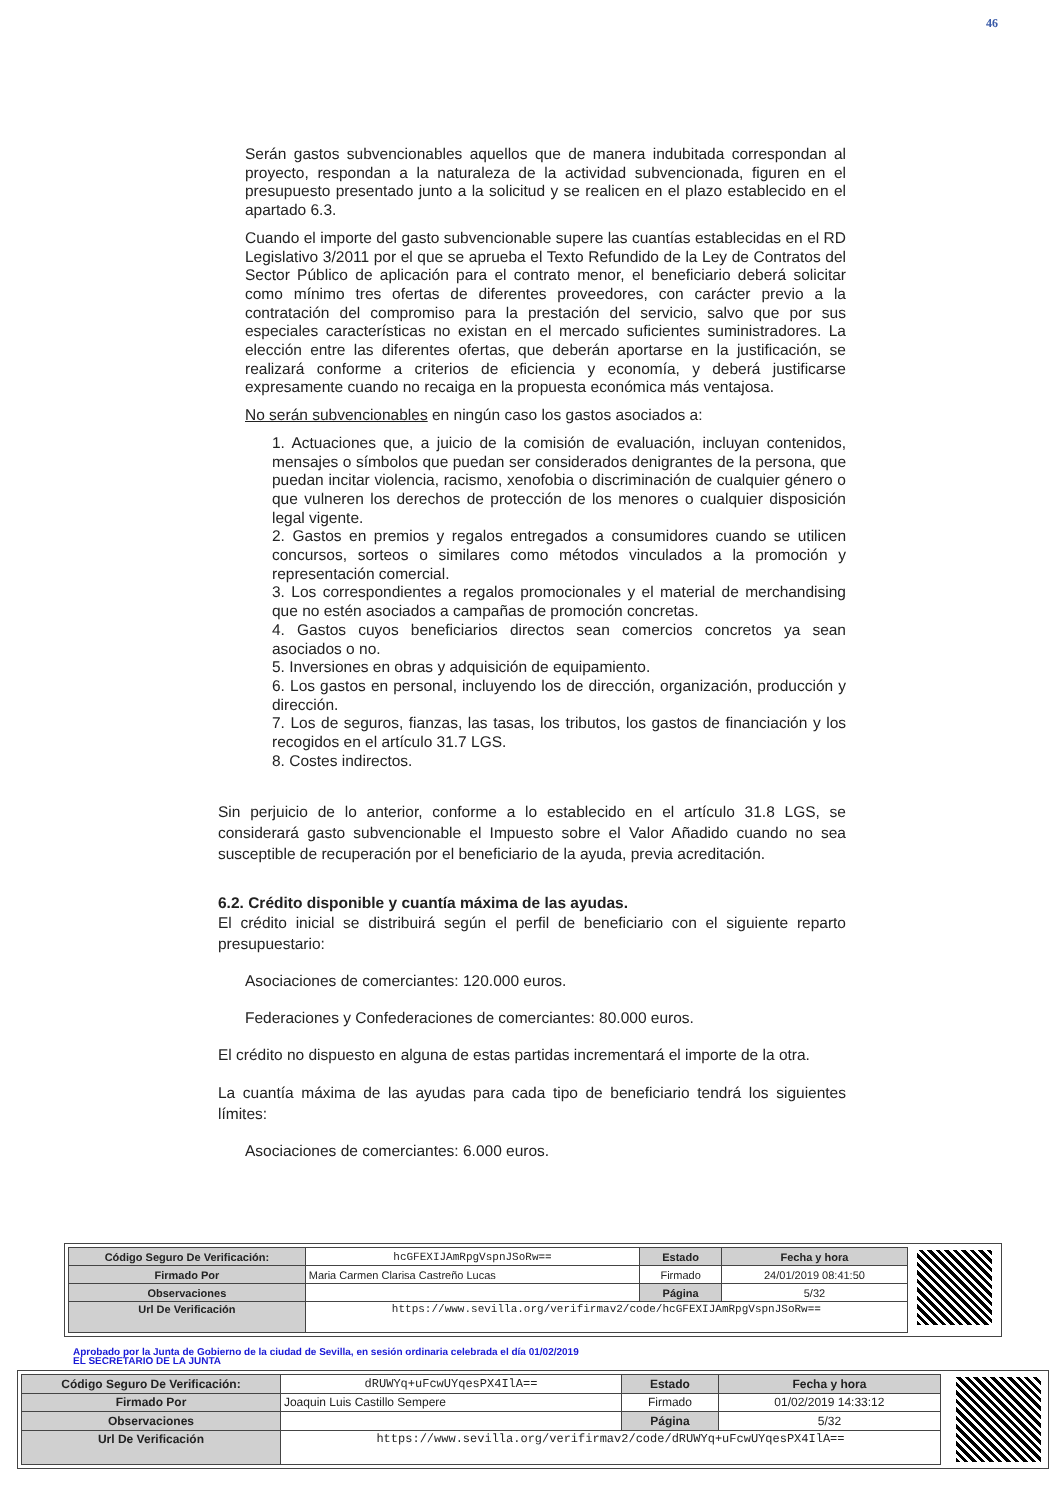46
Serán gastos subvencionables aquellos que de manera indubitada correspondan al proyecto, respondan a la naturaleza de la actividad subvencionada, figuren en el presupuesto presentado junto a la solicitud y se realicen en el plazo establecido en el apartado 6.3.
Cuando el importe del gasto subvencionable supere las cuantías establecidas en el RD Legislativo 3/2011 por el que se aprueba el Texto Refundido de la Ley de Contratos del Sector Público de aplicación para el contrato menor, el beneficiario deberá solicitar como mínimo tres ofertas de diferentes proveedores, con carácter previo a la contratación del compromiso para la prestación del servicio, salvo que por sus especiales características no existan en el mercado suficientes suministradores. La elección entre las diferentes ofertas, que deberán aportarse en la justificación, se realizará conforme a criterios de eficiencia y economía, y deberá justificarse expresamente cuando no recaiga en la propuesta económica más ventajosa.
No serán subvencionables en ningún caso los gastos asociados a:
1. Actuaciones que, a juicio de la comisión de evaluación, incluyan contenidos, mensajes o símbolos que puedan ser considerados denigrantes de la persona, que puedan incitar violencia, racismo, xenofobia o discriminación de cualquier género o que vulneren los derechos de protección de los menores o cualquier disposición legal vigente.
2. Gastos en premios y regalos entregados a consumidores cuando se utilicen concursos, sorteos o similares como métodos vinculados a la promoción y representación comercial.
3. Los correspondientes a regalos promocionales y el material de merchandising que no estén asociados a campañas de promoción concretas.
4. Gastos cuyos beneficiarios directos sean comercios concretos ya sean asociados o no.
5. Inversiones en obras y adquisición de equipamiento.
6. Los gastos en personal, incluyendo los de dirección, organización, producción y dirección.
7. Los de seguros, fianzas, las tasas, los tributos, los gastos de financiación y los recogidos en el artículo 31.7 LGS.
8. Costes indirectos.
Sin perjuicio de lo anterior, conforme a lo establecido en el artículo 31.8 LGS, se considerará gasto subvencionable el Impuesto sobre el Valor Añadido cuando no sea susceptible de recuperación por el beneficiario de la ayuda, previa acreditación.
6.2. Crédito disponible y cuantía máxima de las ayudas.
El crédito inicial se distribuirá según el perfil de beneficiario con el siguiente reparto presupuestario:
Asociaciones de comerciantes: 120.000 euros.
Federaciones y Confederaciones de comerciantes: 80.000 euros.
El crédito no dispuesto en alguna de estas partidas incrementará el importe de la otra.
La cuantía máxima de las ayudas para cada tipo de beneficiario tendrá los siguientes límites:
Asociaciones de comerciantes: 6.000 euros.
| Código Seguro De Verificación: | hcGFEXIJAmRpgVspnJSoRw== | Estado | Fecha y hora |
| Firmado Por | Maria Carmen Clarisa Castreño Lucas | Firmado | 24/01/2019 08:41:50 |
| Observaciones | | Página | 5/32 |
| Url De Verificación | https://www.sevilla.org/verifirmav2/code/hcGFEXIJAmRpgVspnJSoRw== | | |
Aprobado por la Junta de Gobierno de la ciudad de Sevilla, en sesión ordinaria celebrada el día 01/02/2019
EL SECRETARIO DE LA JUNTA
| Código Seguro De Verificación: | dRUWYq+uFcwUYqesPX4IlA== | Estado | Fecha y hora |
| Firmado Por | Joaquin Luis Castillo Sempere | Firmado | 01/02/2019 14:33:12 |
| Observaciones | | Página | 5/32 |
| Url De Verificación | https://www.sevilla.org/verifirmav2/code/dRUWYq+uFcwUYqesPX4IlA== | | |